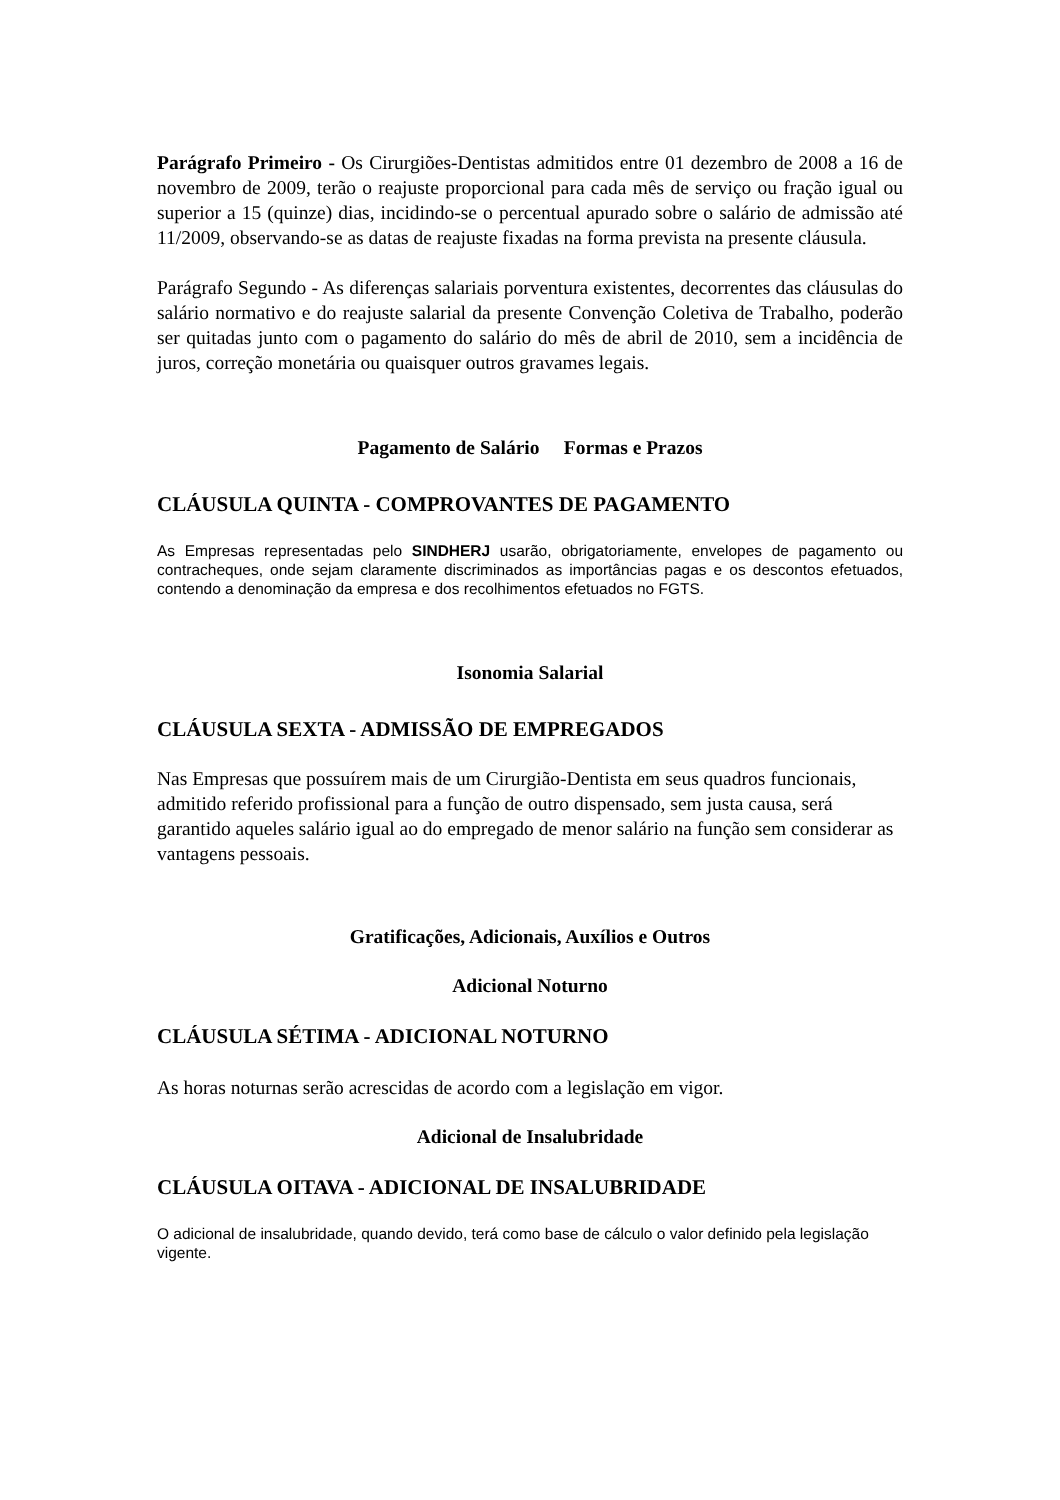Parágrafo Primeiro - Os Cirurgiões-Dentistas admitidos entre 01 dezembro de 2008 a 16 de novembro de 2009, terão o reajuste proporcional para cada mês de serviço ou fração igual ou superior a 15 (quinze) dias, incidindo-se o percentual apurado sobre o salário de admissão até 11/2009, observando-se as datas de reajuste fixadas na forma prevista na presente cláusula.
Parágrafo Segundo - As diferenças salariais porventura existentes, decorrentes das cláusulas do salário normativo e do reajuste salarial da presente Convenção Coletiva de Trabalho, poderão ser quitadas junto com o pagamento do salário do mês de abril de 2010, sem a incidência de juros, correção monetária ou quaisquer outros gravames legais.
Pagamento de Salário Formas e Prazos
CLÁUSULA QUINTA - COMPROVANTES DE PAGAMENTO
As Empresas representadas pelo SINDHERJ usarão, obrigatoriamente, envelopes de pagamento ou contracheques, onde sejam claramente discriminados as importâncias pagas e os descontos efetuados, contendo a denominação da empresa e dos recolhimentos efetuados no FGTS.
Isonomia Salarial
CLÁUSULA SEXTA - ADMISSÃO DE EMPREGADOS
Nas Empresas que possuírem mais de um Cirurgião-Dentista em seus quadros funcionais, admitido referido profissional para a função de outro dispensado, sem justa causa, será garantido aqueles salário igual ao do empregado de menor salário na função sem considerar as vantagens pessoais.
Gratificações, Adicionais, Auxílios e Outros
Adicional Noturno
CLÁUSULA SÉTIMA - ADICIONAL NOTURNO
As horas noturnas serão acrescidas de acordo com a legislação em vigor.
Adicional de Insalubridade
CLÁUSULA OITAVA - ADICIONAL DE INSALUBRIDADE
O adicional de insalubridade, quando devido, terá como base de cálculo o valor definido pela legislação vigente.